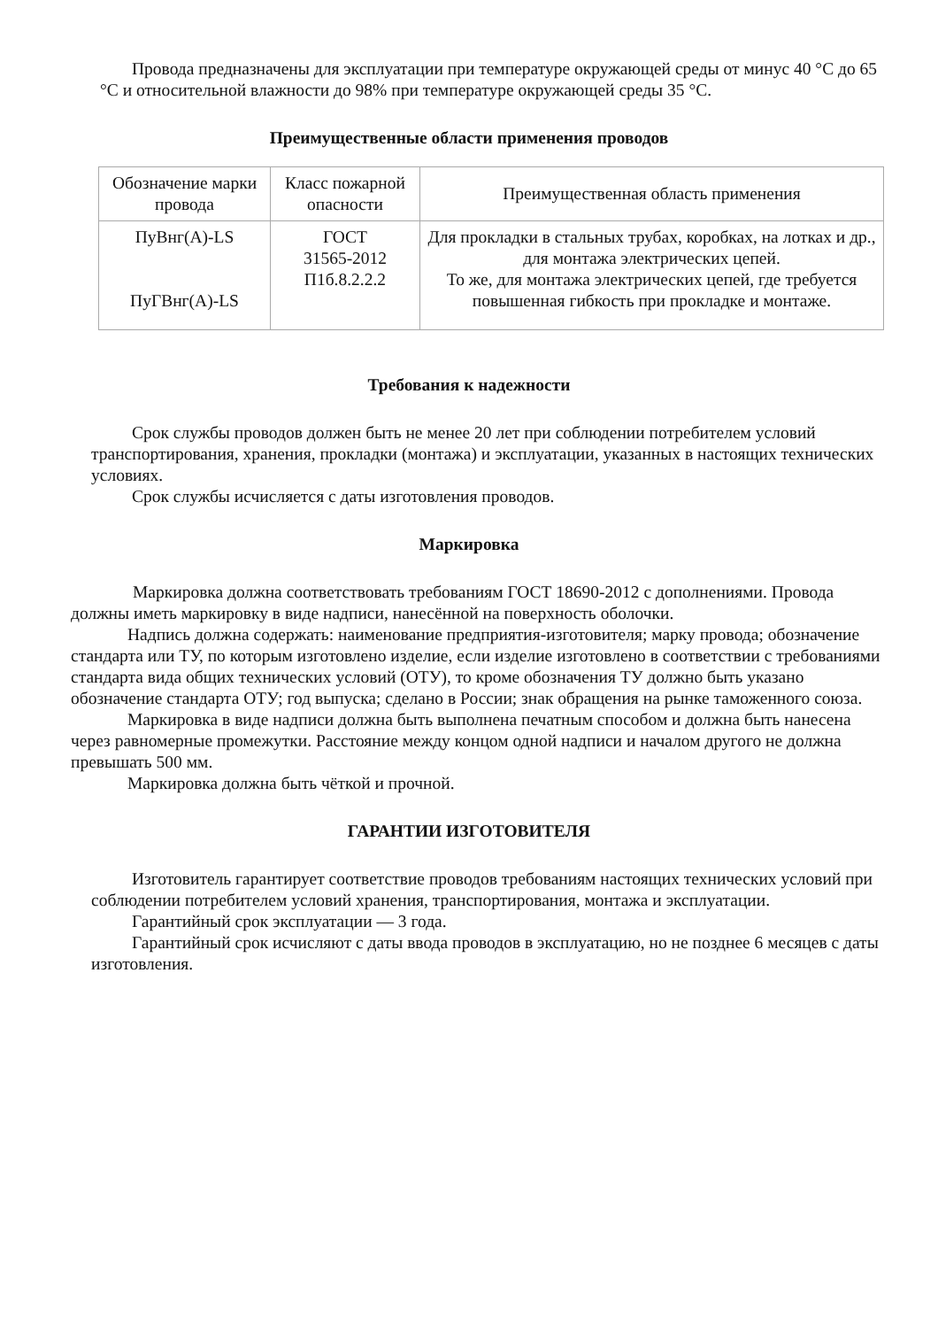Провода предназначены для эксплуатации при температуре окружающей среды от минус 40 °С до 65 °С и относительной влажности до 98% при температуре окружающей среды 35 °С.
Преимущественные области применения проводов
| Обозначение марки провода | Класс пожарной опасности | Преимущественная область применения |
| --- | --- | --- |
| ПуВнг(А)-LS ПуГВнг(А)-LS | ГОСТ 31565-2012 П1б.8.2.2.2 | Для прокладки в стальных трубах, коробках, на лотках и др., для монтажа электрических цепей. То же, для монтажа электрических цепей, где требуется повышенная гибкость при прокладке и монтаже. |
Требования к надежности
Срок службы проводов должен быть не менее 20 лет при соблюдении потребителем условий транспортирования, хранения, прокладки (монтажа) и эксплуатации, указанных в настоящих технических условиях.
Срок службы исчисляется с даты изготовления проводов.
Маркировка
Маркировка должна соответствовать требованиям ГОСТ 18690-2012 с дополнениями. Провода должны иметь маркировку в виде надписи, нанесённой на поверхность оболочки.
Надпись должна содержать: наименование предприятия-изготовителя; марку провода; обозначение стандарта или ТУ, по которым изготовлено изделие, если изделие изготовлено в соответствии с требованиями стандарта вида общих технических условий (ОТУ), то кроме обозначения ТУ должно быть указано обозначение стандарта ОТУ; год выпуска; сделано в России; знак обращения на рынке таможенного союза.
Маркировка в виде надписи должна быть выполнена печатным способом и должна быть нанесена через равномерные промежутки. Расстояние между концом одной надписи и началом другого не должна превышать 500 мм.
Маркировка должна быть чёткой и прочной.
ГАРАНТИИ ИЗГОТОВИТЕЛЯ
Изготовитель гарантирует соответствие проводов требованиям настоящих технических условий при соблюдении потребителем условий хранения, транспортирования, монтажа и эксплуатации.
Гарантийный срок эксплуатации — 3 года.
Гарантийный срок исчисляют с даты ввода проводов в эксплуатацию, но не позднее 6 месяцев с даты изготовления.